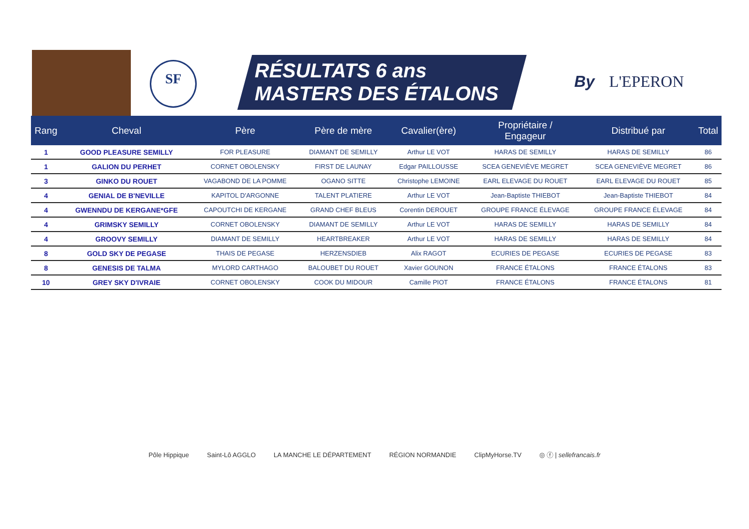SF
RÉSULTATS 6 ans
MASTERS DES ÉTALONS
By L'EPERON
| Rang | Cheval | Père | Père de mère | Cavalier(ère) | Propriétaire / Engageur | Distribué par | Total |
| --- | --- | --- | --- | --- | --- | --- | --- |
| 1 | GOOD PLEASURE SEMILLY | FOR PLEASURE | DIAMANT DE SEMILLY | Arthur LE VOT | HARAS DE SEMILLY | HARAS DE SEMILLY | 86 |
| 1 | GALION DU PERHET | CORNET OBOLENSKY | FIRST DE LAUNAY | Edgar PAILLOUSSE | SCEA GENEVIÈVE MEGRET | SCEA GENEVIÈVE MEGRET | 86 |
| 3 | GINKO DU ROUET | VAGABOND DE LA POMME | OGANO SITTE | Christophe LEMOINE | EARL ELEVAGE DU ROUET | EARL ELEVAGE DU ROUET | 85 |
| 4 | GENIAL DE B'NEVILLE | KAPITOL D'ARGONNE | TALENT PLATIERE | Arthur LE VOT | Jean-Baptiste THIEBOT | Jean-Baptiste THIEBOT | 84 |
| 4 | GWENNDU DE KERGANE*GFE | CAPOUTCHI DE KERGANE | GRAND CHEF BLEUS | Corentin DEROUET | GROUPE FRANCE ÉLEVAGE | GROUPE FRANCE ÉLEVAGE | 84 |
| 4 | GRIMSKY SEMILLY | CORNET OBOLENSKY | DIAMANT DE SEMILLY | Arthur LE VOT | HARAS DE SEMILLY | HARAS DE SEMILLY | 84 |
| 4 | GROOVY SEMILLY | DIAMANT DE SEMILLY | HEARTBREAKER | Arthur LE VOT | HARAS DE SEMILLY | HARAS DE SEMILLY | 84 |
| 8 | GOLD SKY DE PEGASE | THAIS DE PEGASE | HERZENSDIEB | Alix RAGOT | ECURIES DE PEGASE | ECURIES DE PEGASE | 83 |
| 8 | GENESIS DE TALMA | MYLORD CARTHAGO | BALOUBET DU ROUET | Xavier GOUNON | FRANCE ÉTALONS | FRANCE ÉTALONS | 83 |
| 10 | GREY SKY D'IVRAIE | CORNET OBOLENSKY | COOK DU MIDOUR | Camille PIOT | FRANCE ÉTALONS | FRANCE ÉTALONS | 81 |
Pôle Hippique Saint-Lô AGGLO LA MANCHE LE DÉPARTEMENT RÉGION NORMANDIE ClipMyHorse.TV ◎ ⓕ | sellefrancais.fr